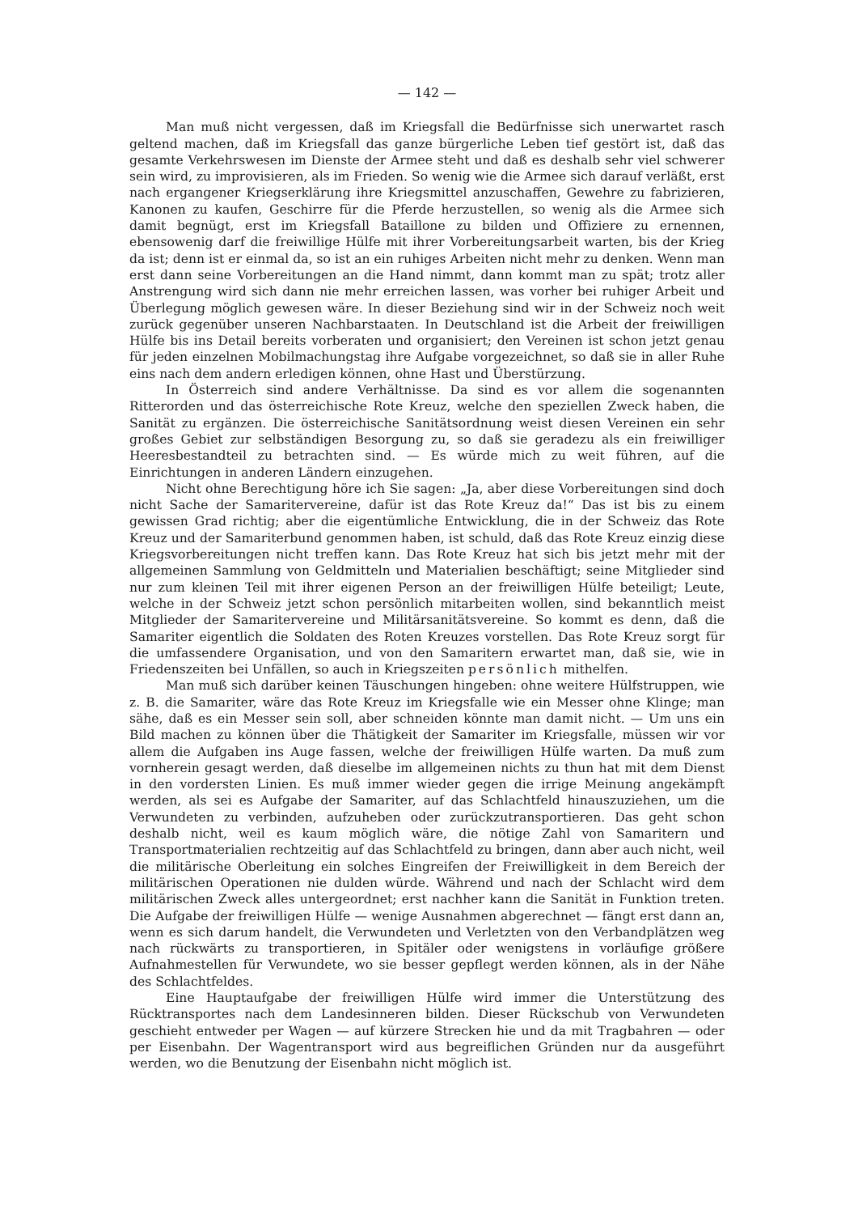— 142 —
Man muß nicht vergessen, daß im Kriegsfall die Bedürfnisse sich unerwartet rasch geltend machen, daß im Kriegsfall das ganze bürgerliche Leben tief gestört ist, daß das gesamte Verkehrswesen im Dienste der Armee steht und daß es deshalb sehr viel schwerer sein wird, zu improvisieren, als im Frieden. So wenig wie die Armee sich darauf verläßt, erst nach ergangener Kriegserklärung ihre Kriegsmittel anzuschaffen, Gewehre zu fabrizieren, Kanonen zu kaufen, Geschirre für die Pferde herzustellen, so wenig als die Armee sich damit begnügt, erst im Kriegsfall Bataillone zu bilden und Offiziere zu ernennen, ebensowenig darf die freiwillige Hülfe mit ihrer Vorbereitungsarbeit warten, bis der Krieg da ist; denn ist er einmal da, so ist an ein ruhiges Arbeiten nicht mehr zu denken. Wenn man erst dann seine Vorbereitungen an die Hand nimmt, dann kommt man zu spät; trotz aller Anstrengung wird sich dann nie mehr erreichen lassen, was vorher bei ruhiger Arbeit und Überlegung möglich gewesen wäre. In dieser Beziehung sind wir in der Schweiz noch weit zurück gegenüber unseren Nachbarstaaten. In Deutschland ist die Arbeit der freiwilligen Hülfe bis ins Detail bereits vorberaten und organisiert; den Vereinen ist schon jetzt genau für jeden einzelnen Mobilmachungstag ihre Aufgabe vorgezeichnet, so daß sie in aller Ruhe eins nach dem andern erledigen können, ohne Hast und Überstürzung.
In Österreich sind andere Verhältnisse. Da sind es vor allem die sogenannten Ritterorden und das österreichische Rote Kreuz, welche den speziellen Zweck haben, die Sanität zu ergänzen. Die österreichische Sanitätsordnung weist diesen Vereinen ein sehr großes Gebiet zur selbständigen Besorgung zu, so daß sie geradezu als ein freiwilliger Heeresbestandteil zu betrachten sind. — Es würde mich zu weit führen, auf die Einrichtungen in anderen Ländern einzugehen.
Nicht ohne Berechtigung höre ich Sie sagen: „Ja, aber diese Vorbereitungen sind doch nicht Sache der Samaritervereine, dafür ist das Rote Kreuz da!“ Das ist bis zu einem gewissen Grad richtig; aber die eigentümliche Entwicklung, die in der Schweiz das Rote Kreuz und der Samariterbund genommen haben, ist schuld, daß das Rote Kreuz einzig diese Kriegsvorbereitungen nicht treffen kann. Das Rote Kreuz hat sich bis jetzt mehr mit der allgemeinen Sammlung von Geldmitteln und Materialien beschäftigt; seine Mitglieder sind nur zum kleinen Teil mit ihrer eigenen Person an der freiwilligen Hülfe beteiligt; Leute, welche in der Schweiz jetzt schon persönlich mitarbeiten wollen, sind bekanntlich meist Mitglieder der Samaritervereine und Militärsanitätsvereine. So kommt es denn, daß die Samariter eigentlich die Soldaten des Roten Kreuzes vorstellen. Das Rote Kreuz sorgt für die umfassendere Organisation, und von den Samaritern erwartet man, daß sie, wie in Friedenszeiten bei Unfällen, so auch in Kriegszeiten persönlich mithelfen.
Man muß sich darüber keinen Täuschungen hingeben: ohne weitere Hülfstruppen, wie z. B. die Samariter, wäre das Rote Kreuz im Kriegsfalle wie ein Messer ohne Klinge; man sähe, daß es ein Messer sein soll, aber schneiden könnte man damit nicht. — Um uns ein Bild machen zu können über die Thätigkeit der Samariter im Kriegsfalle, müssen wir vor allem die Aufgaben ins Auge fassen, welche der freiwilligen Hülfe warten. Da muß zum vornherein gesagt werden, daß dieselbe im allgemeinen nichts zu thun hat mit dem Dienst in den vordersten Linien. Es muß immer wieder gegen die irrige Meinung angekämpft werden, als sei es Aufgabe der Samariter, auf das Schlachtfeld hinauszuziehen, um die Verwundeten zu verbinden, aufzuheben oder zurückzutransportieren. Das geht schon deshalb nicht, weil es kaum möglich wäre, die nötige Zahl von Samaritern und Transportmaterialien rechtzeitig auf das Schlachtfeld zu bringen, dann aber auch nicht, weil die militärische Oberleitung ein solches Eingreifen der Freiwilligkeit in dem Bereich der militärischen Operationen nie dulden würde. Während und nach der Schlacht wird dem militärischen Zweck alles untergeordnet; erst nachher kann die Sanität in Funktion treten. Die Aufgabe der freiwilligen Hülfe — wenige Ausnahmen abgerechnet — fängt erst dann an, wenn es sich darum handelt, die Verwundeten und Verletzten von den Verbandplätzen weg nach rückwärts zu transportieren, in Spitäler oder wenigstens in vorläufige größere Aufnahmestellen für Verwundete, wo sie besser gepflegt werden können, als in der Nähe des Schlachtfeldes.
Eine Hauptaufgabe der freiwilligen Hülfe wird immer die Unterstützung des Rücktransportes nach dem Landesinneren bilden. Dieser Rückschub von Verwundeten geschieht entweder per Wagen — auf kürzere Strecken hie und da mit Tragbahren — oder per Eisenbahn. Der Wagentransport wird aus begreiflichen Gründen nur da ausgeführt werden, wo die Benutzung der Eisenbahn nicht möglich ist.